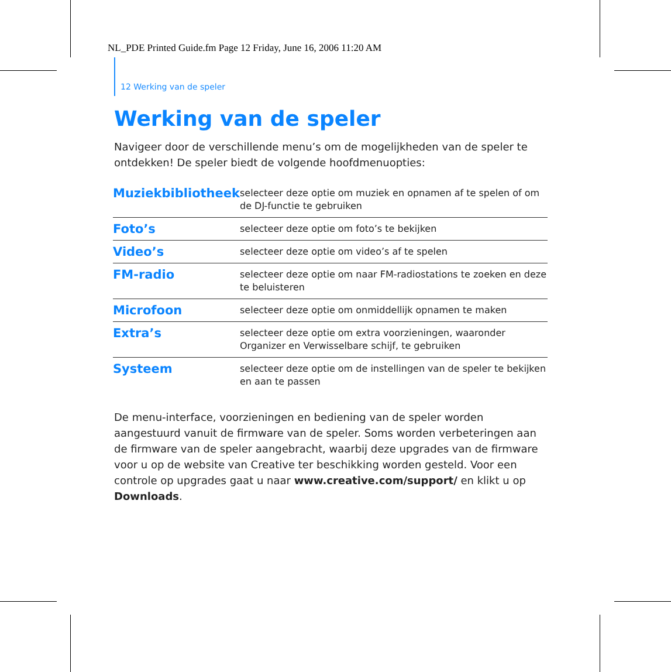NL_PDE Printed Guide.fm Page 12 Friday, June 16, 2006 11:20 AM
12 Werking van de speler
Werking van de speler
Navigeer door de verschillende menu’s om de mogelijkheden van de speler te ontdekken! De speler biedt de volgende hoofdmenuopties:
| Muziekbibliotheek | selecteer deze optie om muziek en opnamen af te spelen of om de DJ-functie te gebruiken |
| Foto’s | selecteer deze optie om foto’s te bekijken |
| Video’s | selecteer deze optie om video’s af te spelen |
| FM-radio | selecteer deze optie om naar FM-radiostations te zoeken en deze te beluisteren |
| Microfoon | selecteer deze optie om onmiddellijk opnamen te maken |
| Extra’s | selecteer deze optie om extra voorzieningen, waaronder Organizer en Verwisselbare schijf, te gebruiken |
| Systeem | selecteer deze optie om de instellingen van de speler te bekijken en aan te passen |
De menu-interface, voorzieningen en bediening van de speler worden aangestuurd vanuit de firmware van de speler. Soms worden verbeteringen aan de firmware van de speler aangebracht, waarbij deze upgrades van de firmware voor u op de website van Creative ter beschikking worden gesteld. Voor een controle op upgrades gaat u naar www.creative.com/support/ en klikt u op Downloads.